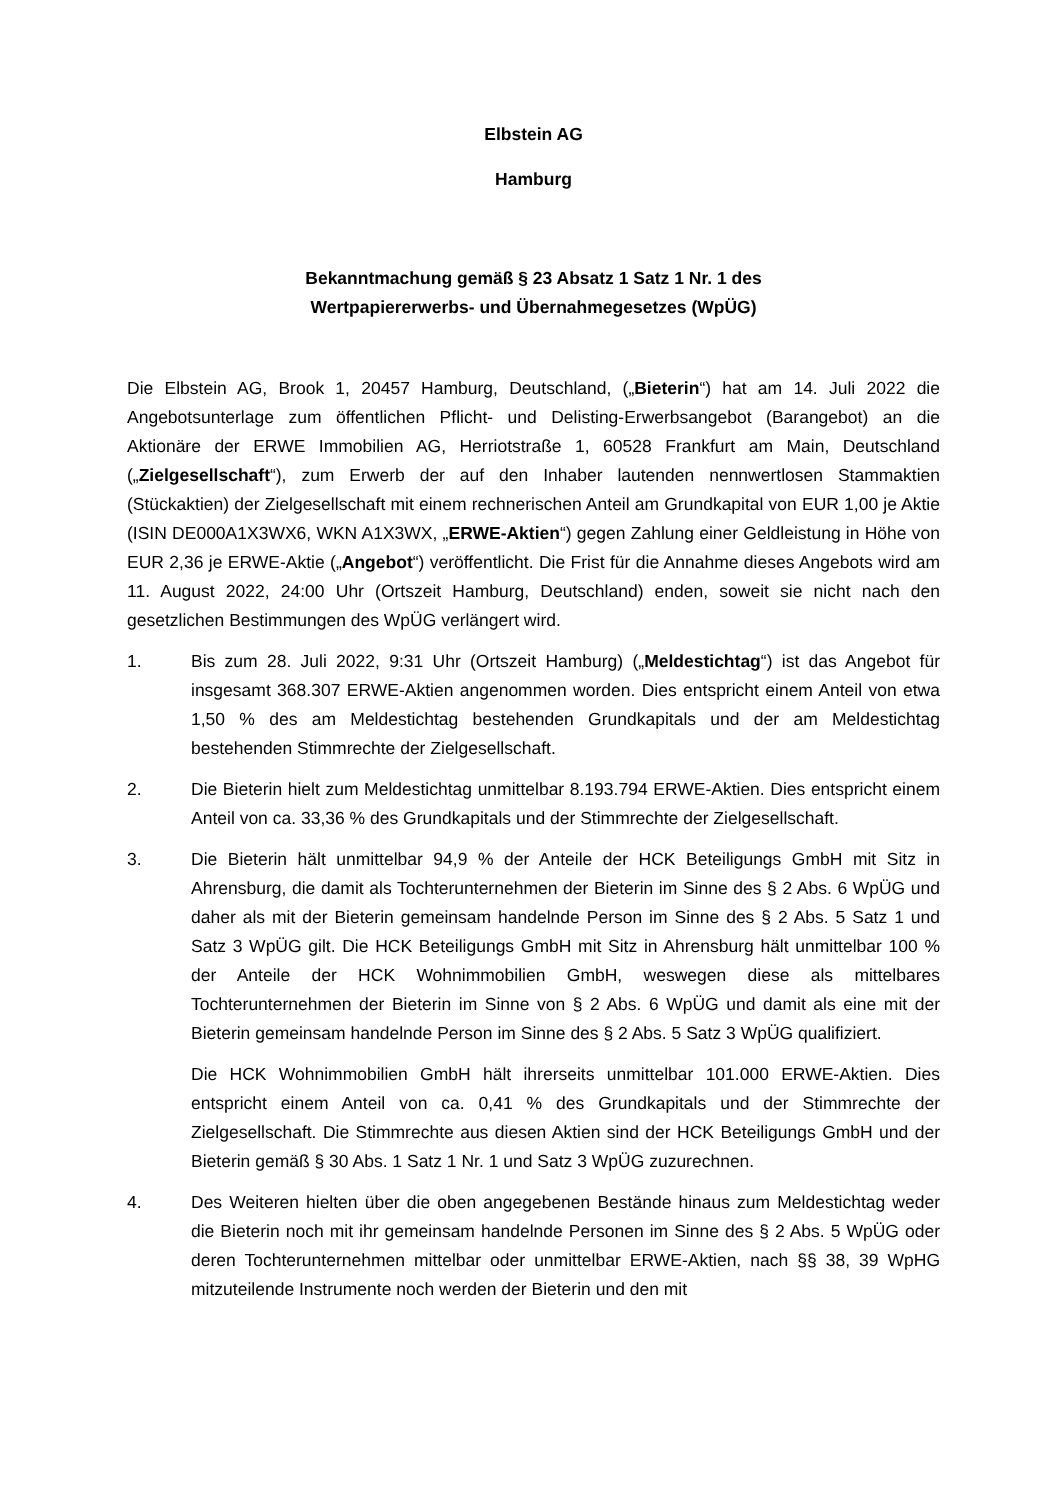Elbstein AG
Hamburg
Bekanntmachung gemäß § 23 Absatz 1 Satz 1 Nr. 1 des
Wertpapiererwerbs- und Übernahmegesetzes (WpÜG)
Die Elbstein AG, Brook 1, 20457 Hamburg, Deutschland, („Bieterin“) hat am 14. Juli 2022 die Angebotsunterlage zum öffentlichen Pflicht- und Delisting-Erwerbsangebot (Barangebot) an die Aktionäre der ERWE Immobilien AG, Herriotstraße 1, 60528 Frankfurt am Main, Deutschland („Zielgesellschaft“), zum Erwerb der auf den Inhaber lautenden nennwertlosen Stammaktien (Stückaktien) der Zielgesellschaft mit einem rechnerischen Anteil am Grundkapital von EUR 1,00 je Aktie (ISIN DE000A1X3WX6, WKN A1X3WX, „ERWE-Aktien“) gegen Zahlung einer Geldleistung in Höhe von EUR 2,36 je ERWE-Aktie („Angebot“) veröffentlicht. Die Frist für die Annahme dieses Angebots wird am 11. August 2022, 24:00 Uhr (Ortszeit Hamburg, Deutschland) enden, soweit sie nicht nach den gesetzlichen Bestimmungen des WpÜG verlängert wird.
1. Bis zum 28. Juli 2022, 9:31 Uhr (Ortszeit Hamburg) („Meldestichtag“) ist das Angebot für insgesamt 368.307 ERWE-Aktien angenommen worden. Dies entspricht einem Anteil von etwa 1,50 % des am Meldestichtag bestehenden Grundkapitals und der am Meldestichtag bestehenden Stimmrechte der Zielgesellschaft.
2. Die Bieterin hielt zum Meldestichtag unmittelbar 8.193.794 ERWE-Aktien. Dies entspricht einem Anteil von ca. 33,36 % des Grundkapitals und der Stimmrechte der Zielgesellschaft.
3. Die Bieterin hält unmittelbar 94,9 % der Anteile der HCK Beteiligungs GmbH mit Sitz in Ahrensburg, die damit als Tochterunternehmen der Bieterin im Sinne des § 2 Abs. 6 WpÜG und daher als mit der Bieterin gemeinsam handelnde Person im Sinne des § 2 Abs. 5 Satz 1 und Satz 3 WpÜG gilt. Die HCK Beteiligungs GmbH mit Sitz in Ahrensburg hält unmittelbar 100 % der Anteile der HCK Wohnimmobilien GmbH, weswegen diese als mittelbares Tochterunternehmen der Bieterin im Sinne von § 2 Abs. 6 WpÜG und damit als eine mit der Bieterin gemeinsam handelnde Person im Sinne des § 2 Abs. 5 Satz 3 WpÜG qualifiziert.
Die HCK Wohnimmobilien GmbH hält ihrerseits unmittelbar 101.000 ERWE-Aktien. Dies entspricht einem Anteil von ca. 0,41 % des Grundkapitals und der Stimmrechte der Zielgesellschaft. Die Stimmrechte aus diesen Aktien sind der HCK Beteiligungs GmbH und der Bieterin gemäß § 30 Abs. 1 Satz 1 Nr. 1 und Satz 3 WpÜG zuzurechnen.
4. Des Weiteren hielten über die oben angegebenen Bestände hinaus zum Meldestichtag weder die Bieterin noch mit ihr gemeinsam handelnde Personen im Sinne des § 2 Abs. 5 WpÜG oder deren Tochterunternehmen mittelbar oder unmittelbar ERWE-Aktien, nach §§ 38, 39 WpHG mitzuteilende Instrumente noch werden der Bieterin und den mit